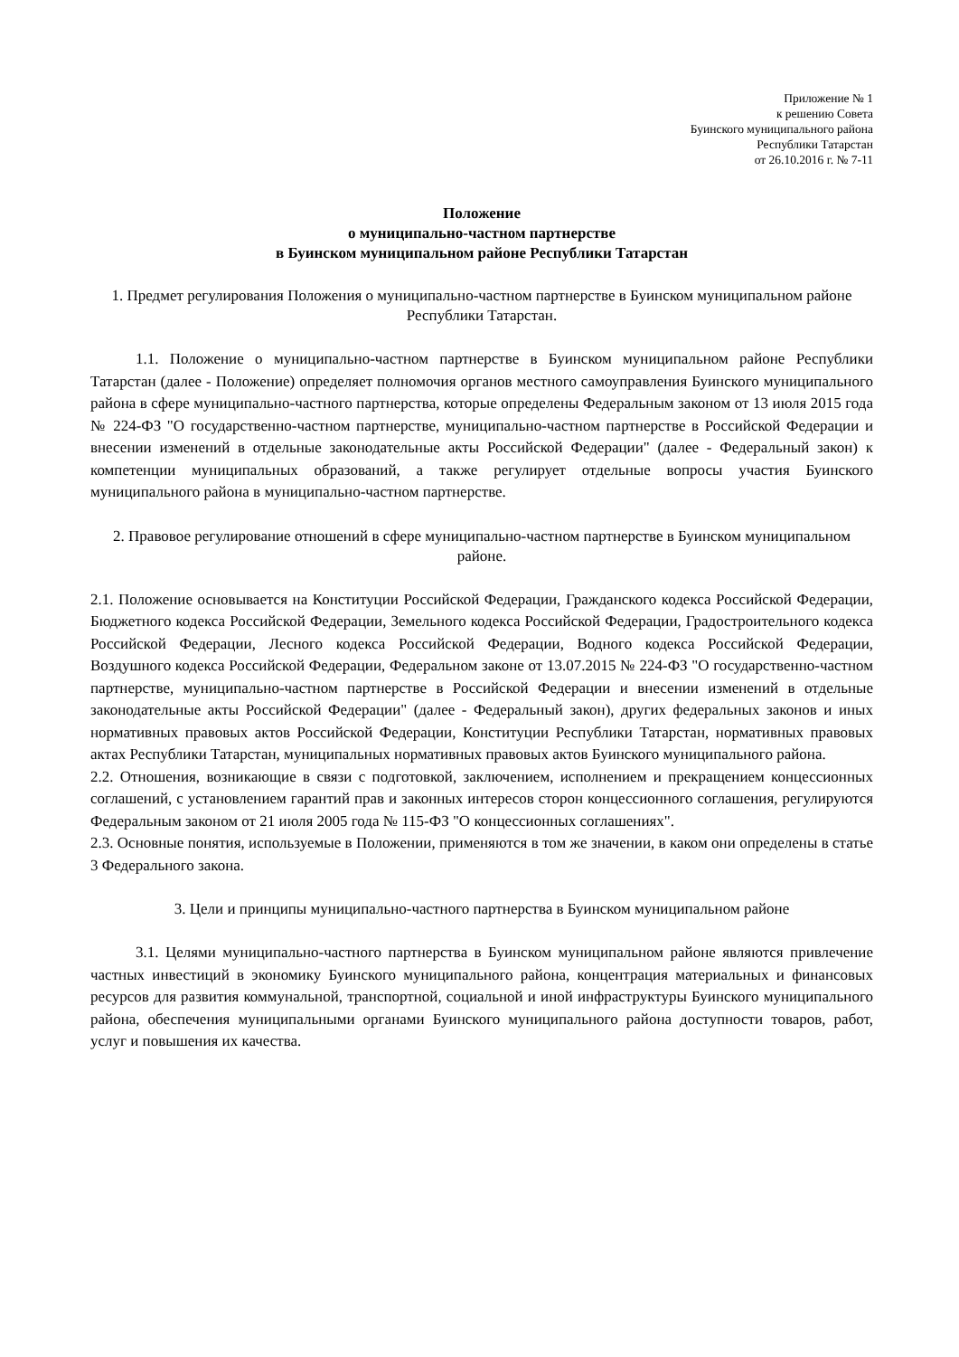Приложение № 1
к решению Совета
Буинского муниципального района
Республики Татарстан
от 26.10.2016 г. № 7-11
Положение
о муниципально-частном партнерстве
в Буинском муниципальном районе Республики Татарстан
1. Предмет регулирования Положения о муниципально-частном партнерстве в Буинском муниципальном районе Республики Татарстан.
1.1. Положение о муниципально-частном партнерстве в Буинском муниципальном районе Республики Татарстан (далее - Положение) определяет полномочия органов местного самоуправления Буинского муниципального района в сфере муниципально-частного партнерства, которые определены Федеральным законом от 13 июля 2015 года № 224-ФЗ "О государственно-частном партнерстве, муниципально-частном партнерстве в Российской Федерации и внесении изменений в отдельные законодательные акты Российской Федерации" (далее - Федеральный закон) к компетенции муниципальных образований, а также регулирует отдельные вопросы участия Буинского муниципального района в муниципально-частном партнерстве.
2. Правовое регулирование отношений в сфере муниципально-частном партнерстве в Буинском муниципальном районе.
2.1. Положение основывается на Конституции Российской Федерации, Гражданского кодекса Российской Федерации, Бюджетного кодекса Российской Федерации, Земельного кодекса Российской Федерации, Градостроительного кодекса Российской Федерации, Лесного кодекса Российской Федерации, Водного кодекса Российской Федерации, Воздушного кодекса Российской Федерации, Федеральном законе от 13.07.2015 № 224-ФЗ "О государственно-частном партнерстве, муниципально-частном партнерстве в Российской Федерации и внесении изменений в отдельные законодательные акты Российской Федерации" (далее - Федеральный закон), других федеральных законов и иных нормативных правовых актов Российской Федерации, Конституции Республики Татарстан, нормативных правовых актах Республики Татарстан, муниципальных нормативных правовых актов Буинского муниципального района.
2.2. Отношения, возникающие в связи с подготовкой, заключением, исполнением и прекращением концессионных соглашений, с установлением гарантий прав и законных интересов сторон концессионного соглашения, регулируются Федеральным законом от 21 июля 2005 года № 115-ФЗ "О концессионных соглашениях".
2.3. Основные понятия, используемые в Положении, применяются в том же значении, в каком они определены в статье 3 Федерального закона.
3. Цели и принципы муниципально-частного партнерства в Буинском муниципальном районе
3.1. Целями муниципально-частного партнерства в Буинском муниципальном районе являются привлечение частных инвестиций в экономику Буинского муниципального района, концентрация материальных и финансовых ресурсов для развития коммунальной, транспортной, социальной и иной инфраструктуры Буинского муниципального района, обеспечения муниципальными органами Буинского муниципального района доступности товаров, работ, услуг и повышения их качества.